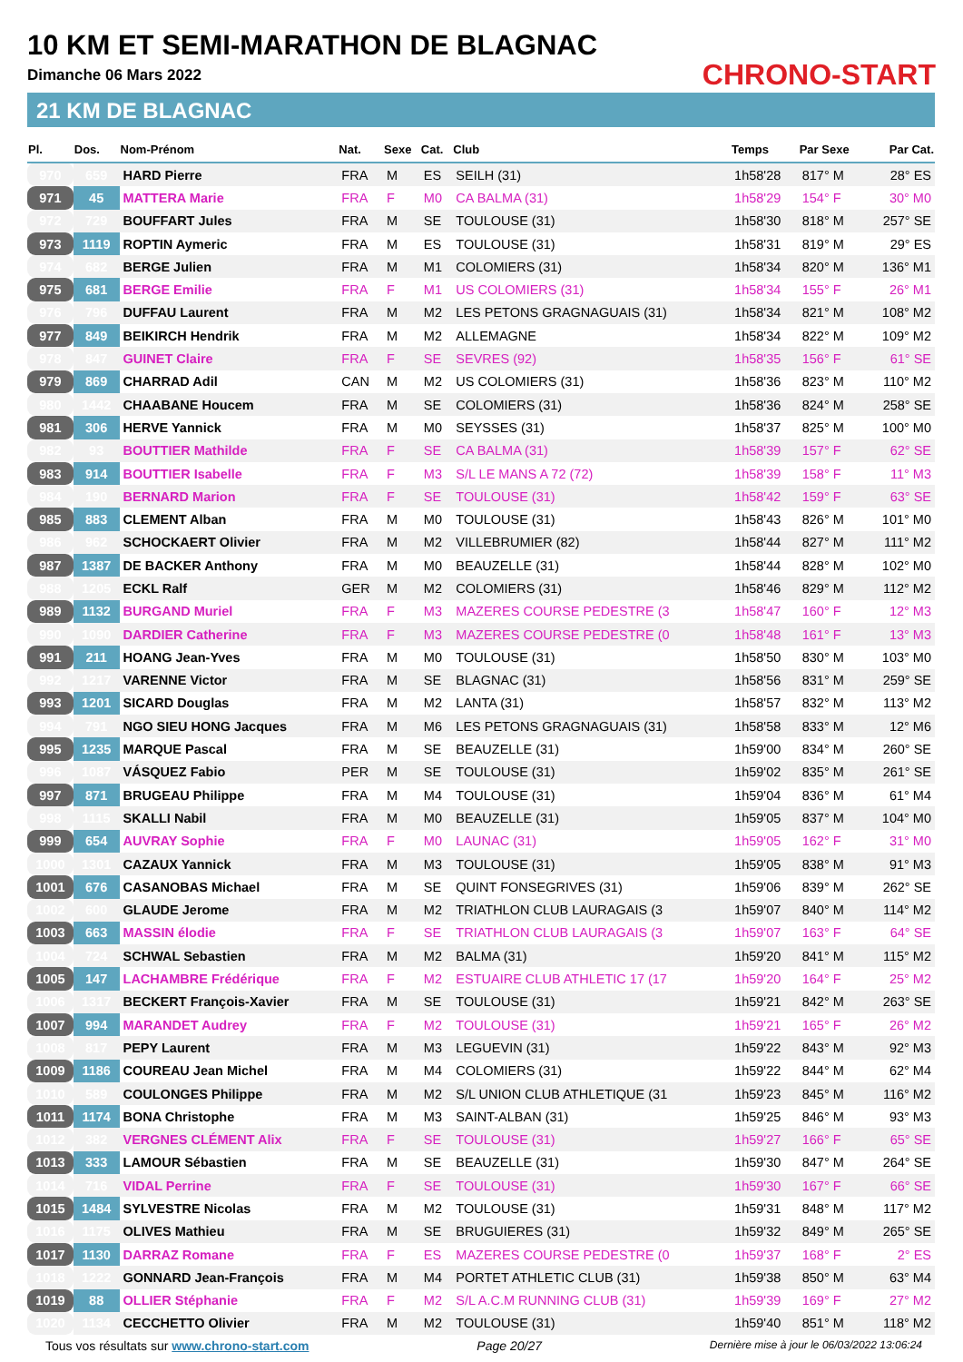10 KM ET SEMI-MARATHON DE BLAGNAC
Dimanche 06 Mars 2022
21 KM DE BLAGNAC
CHRONO-START
| Pl. | Dos. | Nom-Prénom | Nat. | Sexe | Cat. | Club | Temps | Par Sexe | Par Cat. |
| --- | --- | --- | --- | --- | --- | --- | --- | --- | --- |
| 970 | 659 | HARD Pierre | FRA | M | ES | SEILH (31) | 1h58'28 | 817° M | 28° ES |
| 971 | 45 | MATTERA Marie | FRA | F | M0 | CA BALMA (31) | 1h58'29 | 154° F | 30° M0 |
| 972 | 729 | BOUFFART Jules | FRA | M | SE | TOULOUSE (31) | 1h58'30 | 818° M | 257° SE |
| 973 | 1119 | ROPTIN Aymeric | FRA | M | ES | TOULOUSE (31) | 1h58'31 | 819° M | 29° ES |
| 974 | 682 | BERGE Julien | FRA | M | M1 | COLOMIERS (31) | 1h58'34 | 820° M | 136° M1 |
| 975 | 681 | BERGE Emilie | FRA | F | M1 | US COLOMIERS (31) | 1h58'34 | 155° F | 26° M1 |
| 976 | 796 | DUFFAU Laurent | FRA | M | M2 | LES PETONS GRAGNAGUAIS (31) | 1h58'34 | 821° M | 108° M2 |
| 977 | 849 | BEIKIRCH Hendrik | FRA | M | M2 | ALLEMAGNE | 1h58'34 | 822° M | 109° M2 |
| 978 | 847 | GUINET Claire | FRA | F | SE | SEVRES (92) | 1h58'35 | 156° F | 61° SE |
| 979 | 869 | CHARRAD Adil | CAN | M | M2 | US COLOMIERS (31) | 1h58'36 | 823° M | 110° M2 |
| 980 | 1442 | CHAABANE Houcem | FRA | M | SE | COLOMIERS (31) | 1h58'36 | 824° M | 258° SE |
| 981 | 306 | HERVE Yannick | FRA | M | M0 | SEYSSES (31) | 1h58'37 | 825° M | 100° M0 |
| 982 | 93 | BOUTTIER Mathilde | FRA | F | SE | CA BALMA (31) | 1h58'39 | 157° F | 62° SE |
| 983 | 914 | BOUTTIER Isabelle | FRA | F | M3 | S/L LE MANS A 72 (72) | 1h58'39 | 158° F | 11° M3 |
| 984 | 190 | BERNARD Marion | FRA | F | SE | TOULOUSE (31) | 1h58'42 | 159° F | 63° SE |
| 985 | 883 | CLEMENT Alban | FRA | M | M0 | TOULOUSE (31) | 1h58'43 | 826° M | 101° M0 |
| 986 | 962 | SCHOCKAERT Olivier | FRA | M | M2 | VILLEBRUMIER (82) | 1h58'44 | 827° M | 111° M2 |
| 987 | 1387 | DE BACKER Anthony | FRA | M | M0 | BEAUZELLE (31) | 1h58'44 | 828° M | 102° M0 |
| 988 | 1205 | ECKL Ralf | GER | M | M2 | COLOMIERS (31) | 1h58'46 | 829° M | 112° M2 |
| 989 | 1132 | BURGAND Muriel | FRA | F | M3 | MAZERES COURSE PEDESTRE (3 | 1h58'47 | 160° F | 12° M3 |
| 990 | 1090 | DARDIER Catherine | FRA | F | M3 | MAZERES COURSE PEDESTRE (0 | 1h58'48 | 161° F | 13° M3 |
| 991 | 211 | HOANG Jean-Yves | FRA | M | M0 | TOULOUSE (31) | 1h58'50 | 830° M | 103° M0 |
| 992 | 1217 | VARENNE Victor | FRA | M | SE | BLAGNAC (31) | 1h58'56 | 831° M | 259° SE |
| 993 | 1201 | SICARD Douglas | FRA | M | M2 | LANTA (31) | 1h58'57 | 832° M | 113° M2 |
| 994 | 791 | NGO SIEU HONG Jacques | FRA | M | M6 | LES PETONS GRAGNAGUAIS (31) | 1h58'58 | 833° M | 12° M6 |
| 995 | 1235 | MARQUE Pascal | FRA | M | SE | BEAUZELLE (31) | 1h59'00 | 834° M | 260° SE |
| 996 | 1087 | VÁSQUEZ Fabio | PER | M | SE | TOULOUSE (31) | 1h59'02 | 835° M | 261° SE |
| 997 | 871 | BRUGEAU Philippe | FRA | M | M4 | TOULOUSE (31) | 1h59'04 | 836° M | 61° M4 |
| 998 | 1115 | SKALLI Nabil | FRA | M | M0 | BEAUZELLE (31) | 1h59'05 | 837° M | 104° M0 |
| 999 | 654 | AUVRAY Sophie | FRA | F | M0 | LAUNAC (31) | 1h59'05 | 162° F | 31° M0 |
| 1000 | 1301 | CAZAUX Yannick | FRA | M | M3 | TOULOUSE (31) | 1h59'05 | 838° M | 91° M3 |
| 1001 | 676 | CASANOBAS Michael | FRA | M | SE | QUINT FONSEGRIVES (31) | 1h59'06 | 839° M | 262° SE |
| 1002 | 600 | GLAUDE Jerome | FRA | M | M2 | TRIATHLON CLUB LAURAGAIS (3 | 1h59'07 | 840° M | 114° M2 |
| 1003 | 663 | MASSIN élodie | FRA | F | SE | TRIATHLON CLUB LAURAGAIS (3 | 1h59'07 | 163° F | 64° SE |
| 1004 | 724 | SCHWAL Sebastien | FRA | M | M2 | BALMA (31) | 1h59'20 | 841° M | 115° M2 |
| 1005 | 147 | LACHAMBRE Frédérique | FRA | F | M2 | ESTUAIRE CLUB ATHLETIC 17 (17 | 1h59'20 | 164° F | 25° M2 |
| 1006 | 1317 | BECKERT François-Xavier | FRA | M | SE | TOULOUSE (31) | 1h59'21 | 842° M | 263° SE |
| 1007 | 994 | MARANDET Audrey | FRA | F | M2 | TOULOUSE (31) | 1h59'21 | 165° F | 26° M2 |
| 1008 | 817 | PEPY Laurent | FRA | M | M3 | LEGUEVIN (31) | 1h59'22 | 843° M | 92° M3 |
| 1009 | 1186 | COUREAU Jean Michel | FRA | M | M4 | COLOMIERS (31) | 1h59'22 | 844° M | 62° M4 |
| 1010 | 589 | COULONGES Philippe | FRA | M | M2 | S/L UNION CLUB ATHLETIQUE (31 | 1h59'23 | 845° M | 116° M2 |
| 1011 | 1174 | BONA Christophe | FRA | M | M3 | SAINT-ALBAN (31) | 1h59'25 | 846° M | 93° M3 |
| 1012 | 382 | VERGNES CLÉMENT Alix | FRA | F | SE | TOULOUSE (31) | 1h59'27 | 166° F | 65° SE |
| 1013 | 333 | LAMOUR Sébastien | FRA | M | SE | BEAUZELLE (31) | 1h59'30 | 847° M | 264° SE |
| 1014 | 716 | VIDAL Perrine | FRA | F | SE | TOULOUSE (31) | 1h59'30 | 167° F | 66° SE |
| 1015 | 1484 | SYLVESTRE Nicolas | FRA | M | M2 | TOULOUSE (31) | 1h59'31 | 848° M | 117° M2 |
| 1016 | 1175 | OLIVES Mathieu | FRA | M | SE | BRUGUIERES (31) | 1h59'32 | 849° M | 265° SE |
| 1017 | 1130 | DARRAZ Romane | FRA | F | ES | MAZERES COURSE PEDESTRE (0 | 1h59'37 | 168° F | 2° ES |
| 1018 | 1222 | GONNARD Jean-François | FRA | M | M4 | PORTET ATHLETIC CLUB (31) | 1h59'38 | 850° M | 63° M4 |
| 1019 | 88 | OLLIER Stéphanie | FRA | F | M2 | S/L A.C.M RUNNING CLUB (31) | 1h59'39 | 169° F | 27° M2 |
| 1020 | 1134 | CECCHETTO Olivier | FRA | M | M2 | TOULOUSE (31) | 1h59'40 | 851° M | 118° M2 |
Tous vos résultats sur www.chrono-start.com Page 20/27 Dernière mise à jour le 06/03/2022 13:06:24